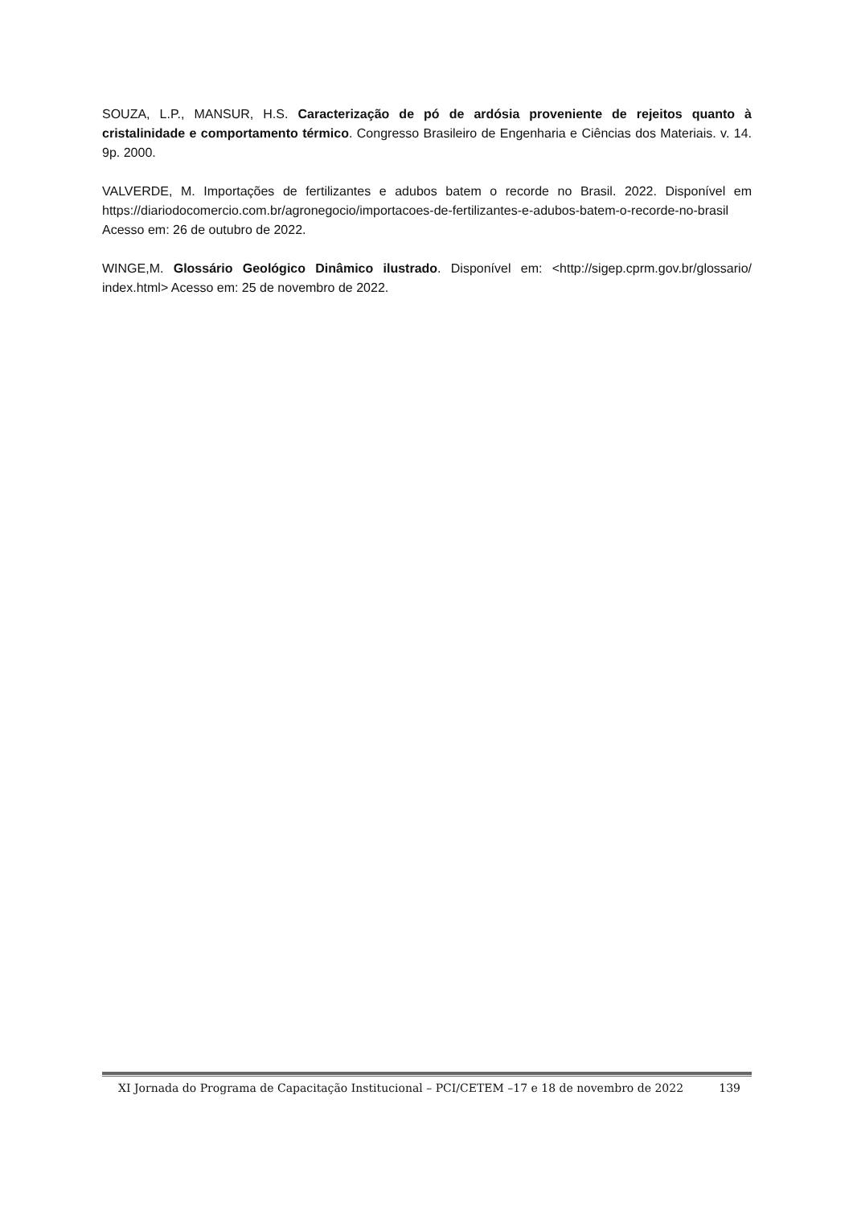SOUZA, L.P., MANSUR, H.S. Caracterização de pó de ardósia proveniente de rejeitos quanto à cristalinidade e comportamento térmico. Congresso Brasileiro de Engenharia e Ciências dos Materiais. v. 14. 9p. 2000.
VALVERDE, M. Importações de fertilizantes e adubos batem o recorde no Brasil. 2022. Disponível em https://diariodocomercio.com.br/agronegocio/importacoes-de-fertilizantes-e-adubos-batem-o-recorde-no-brasil Acesso em: 26 de outubro de 2022.
WINGE,M. Glossário Geológico Dinâmico ilustrado. Disponível em: <http://sigep.cprm.gov.br/glossario/ index.html> Acesso em: 25 de novembro de 2022.
XI Jornada do Programa de Capacitação Institucional – PCI/CETEM –17 e 18 de novembro de 2022 139